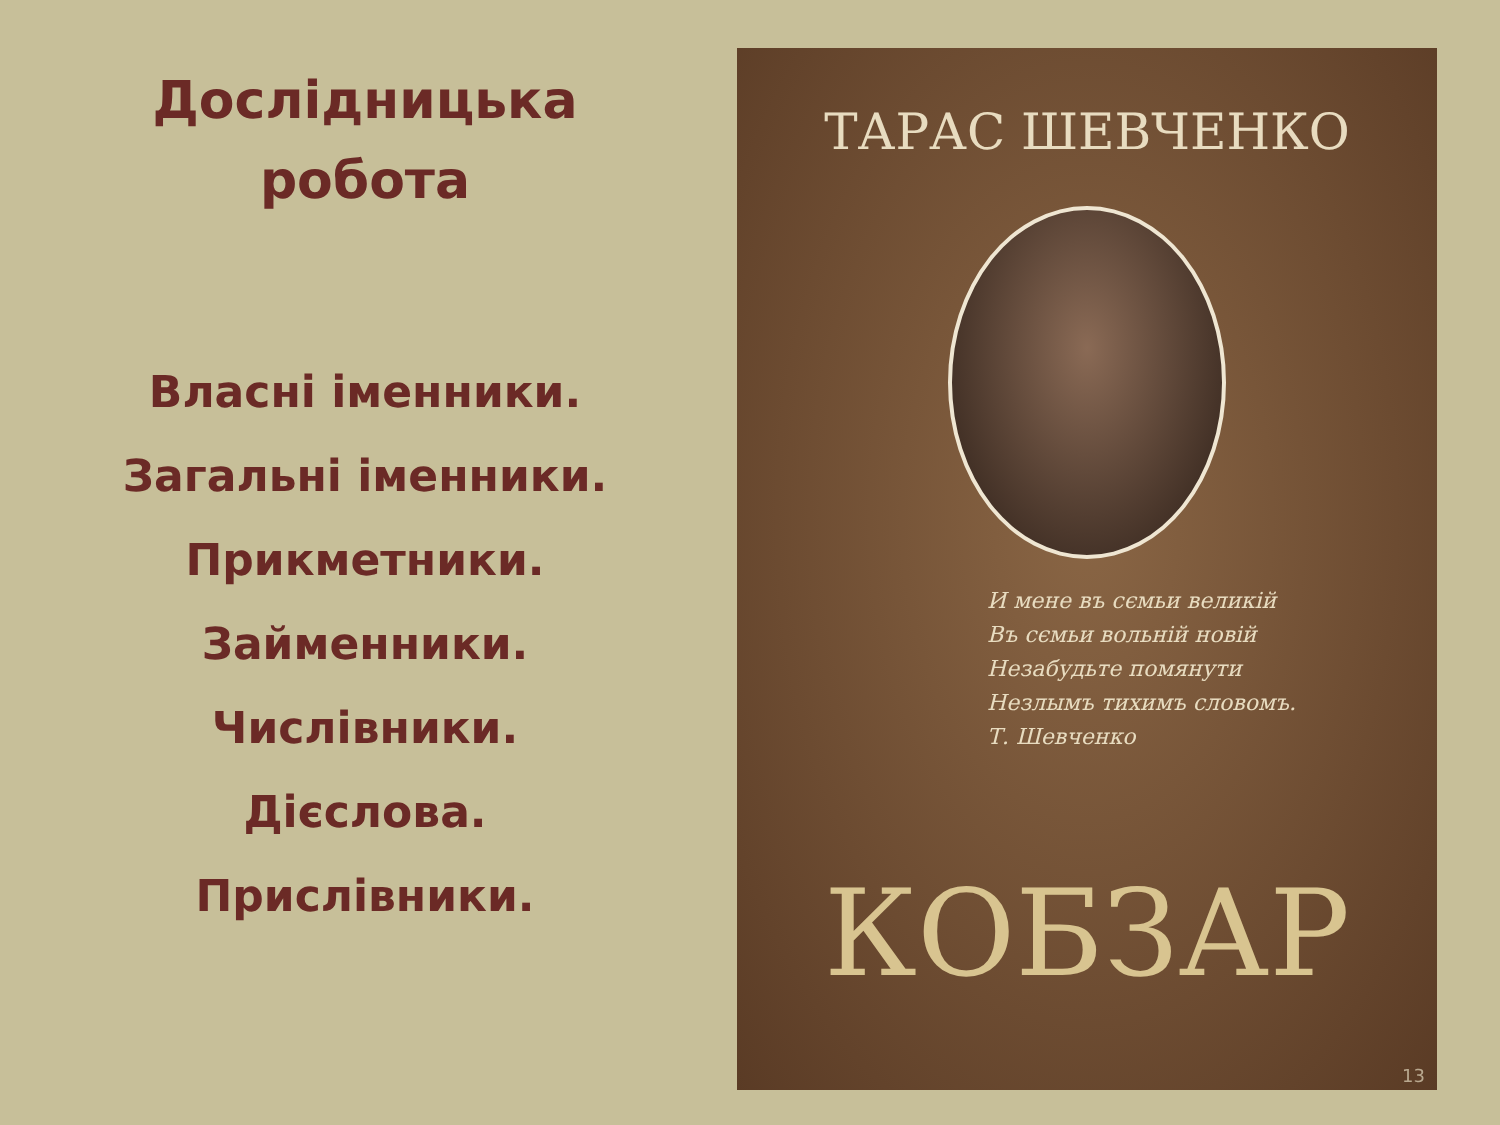Дослідницька
робота
Власні іменники.
Загальні іменники.
Прикметники.
Займенники.
Числівники.
Дієслова.
Прислівники.
ТАРАС ШЕВЧЕНКО
И мене въ сємьи великій
Въ сємьи вольній новій
Незабудьте помянути
Незлымъ тихимъ словомъ.
Т. Шевченко
КОБЗАР
13